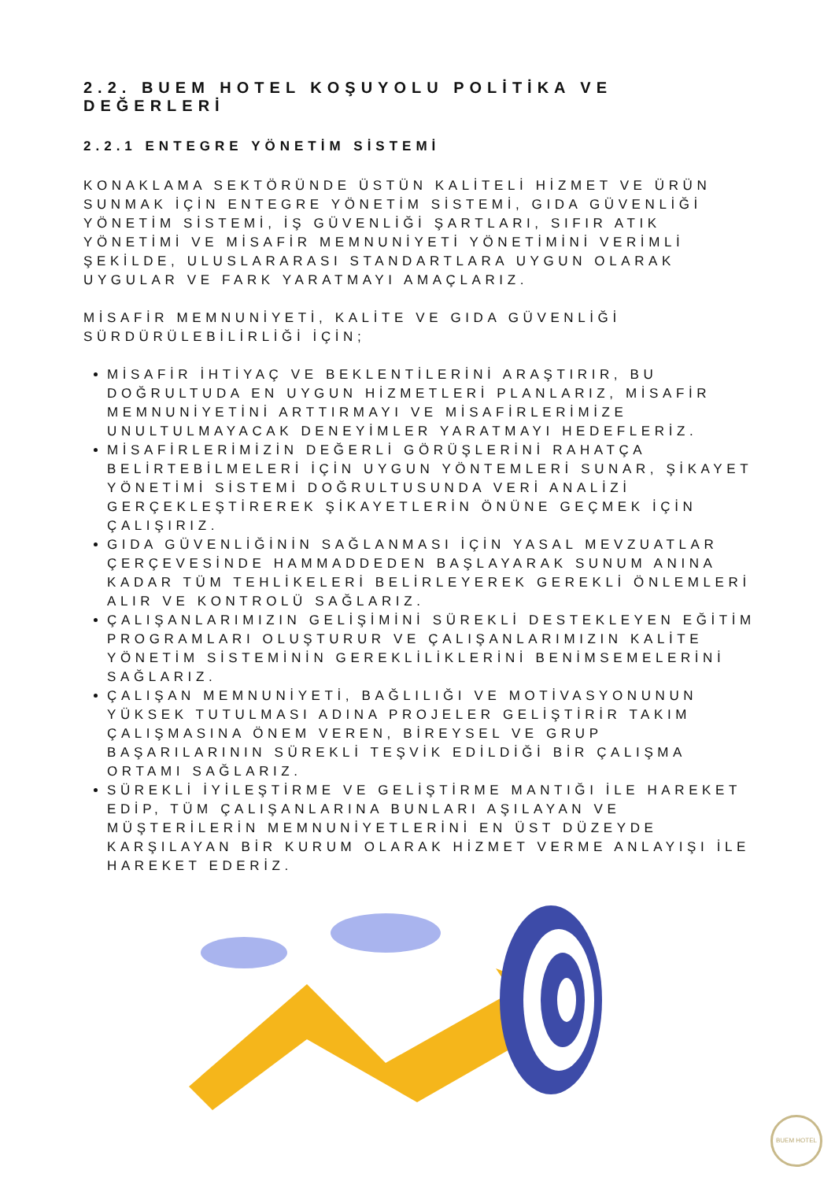2.2. BUEM HOTEL KOŞUYOLU POLİTİKA VE DEĞERLERİ
2.2.1 ENTEGRE YÖNETİM SİSTEMİ
KONAKLAMA SEKTÖRÜNDE ÜSTÜN KALİTELİ HİZMET VE ÜRÜN SUNMAK İÇİN ENTEGRE YÖNETİM SİSTEMİ, GIDA GÜVENLİĞİ YÖNETİM SİSTEMİ, İŞ GÜVENLİĞİ ŞARTLARI, SIFIR ATIK YÖNETİMİ VE MİSAFİR MEMNUNİYETİ YÖNETİMİNİ VERİMLİ ŞEKİLDE, ULUSLARARASI STANDARTLARA UYGUN OLARAK UYGULAR VE FARK YARATMAYI AMAÇLARIZ.
MİSAFİR MEMNUNİYETİ, KALİTE VE GIDA GÜVENLİĞİ SÜRDÜRÜLEBİLİRLİĞİ İÇİN;
MİSAFİR İHTİYAÇ VE BEKLENTİLERİNİ ARAŞTIRIR, BU DOĞRULTUDA EN UYGUN HİZMETLERİ PLANLARIZ, MİSAFİR MEMNUNİYETİNİ ARTTIRMAYI VE MİSAFİRLERİMİZE UNULTULMAYACAK DENEYİMLER YARATMAYI HEDEFLERİZ.
MİSAFİRLERİMİZİN DEĞERLİ GÖRÜŞLERİNİ RAHATÇA BELİRTEBİLMELERİ İÇİN UYGUN YÖNTEMLERİ SUNAR, ŞİKAYET YÖNETİMİ SİSTEMİ DOĞRULTUSUNDA VERİ ANALİZİ GERÇEKLEŞTİREREK ŞİKAYETLERİN ÖNÜNE GEÇMEK İÇİN ÇALIŞIRIZ.
GIDA GÜVENLİĞİNİN SAĞLANMASI İÇİN YASAL MEVZUATLAR ÇERÇEVESİNDE HAMMADDEDEN BAŞLAYARAK SUNUM ANINA KADAR TÜM TEHLİKELERİ BELİRLEYEREK GEREKLİ ÖNLEMLERİ ALIR VE KONTROLÜ SAĞLARIZ.
ÇALIŞANLARIMIZIN GELİŞİMİNİ SÜREKLİ DESTEKLEYEN EĞİTİM PROGRAMLARI OLUŞTURUR VE ÇALIŞANLARIMIZIN KALİTE YÖNETİM SİSTEMİNİN GEREKLİLİKLERİNİ BENİMSEMELERİNİ SAĞLARIZ.
ÇALIŞAN MEMNUNİYETİ, BAĞLILIĞI VE MOTİVASYONUNUN YÜKSEK TUTULMASI ADINA PROJELER GELİŞTİRİR TAKIM ÇALIŞMASINA ÖNEM VEREN, BİREYSEL VE GRUP BAŞARILARININ SÜREKLİ TEŞVİK EDİLDİĞİ BİR ÇALIŞMA ORTAMI SAĞLARIZ.
SÜREKLİ İYİLEŞTİRME VE GELİŞTİRME MANTIĞI İLE HAREKET EDİP, TÜM ÇALIŞANLARINA BUNLARI AŞILAYAN VE MÜŞTERİLERİN MEMNUNİYETLERİNİ EN ÜST DÜZEYDE KARŞILAYAN BİR KURUM OLARAK HİZMET VERME ANLAYIŞI İLE HAREKET EDERİZ.
BUEM HOTEL